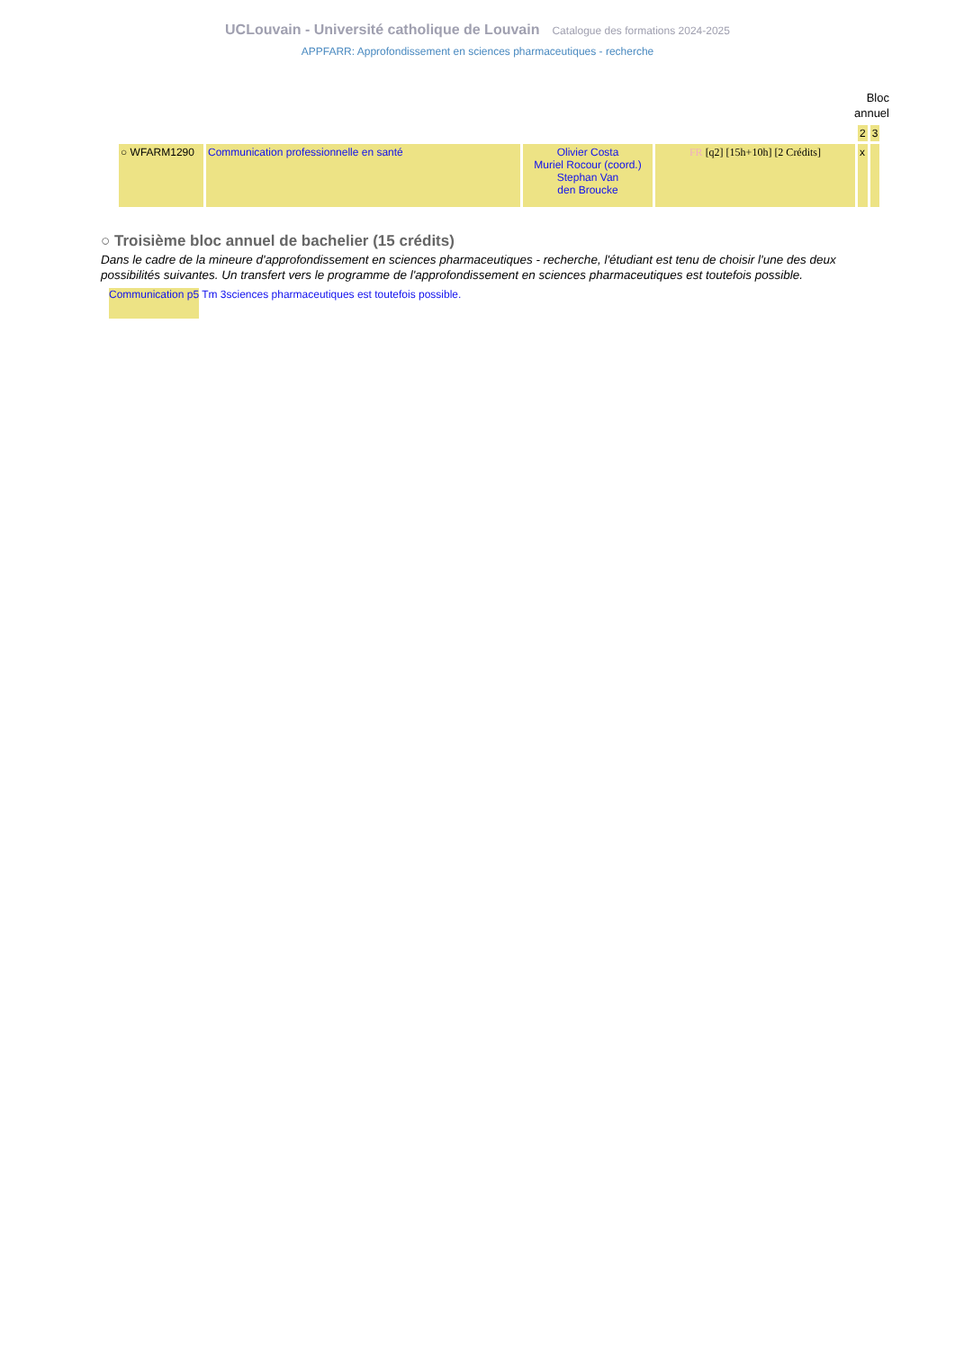UCLouvain - Université catholique de Louvain Catalogue des formations 2024-2025
APPFARR: Approfondissement en sciences pharmaceutiques - recherche
Bloc annuel
| | | | | 2 | 3 |
| ○ WFARM1290 | Communication professionnelle en santé | Olivier Costa Muriel Rocour (coord.) Stephan Van den Broucke | FR [q2] [15h+10h] [2 Crédits] | x | |
○ Troisième bloc annuel de bachelier (15 crédits)
Dans le cadre de la mineure d'approfondissement en sciences pharmaceutiques - recherche, l'étudiant est tenu de choisir l'une des deux possibilités suivantes. Un transfert vers le programme de l'approfondissement en sciences pharmaceutiques est toutefois possible.
Communication p5 Tm 3sciences pharmaceutiques est toutefois possible.